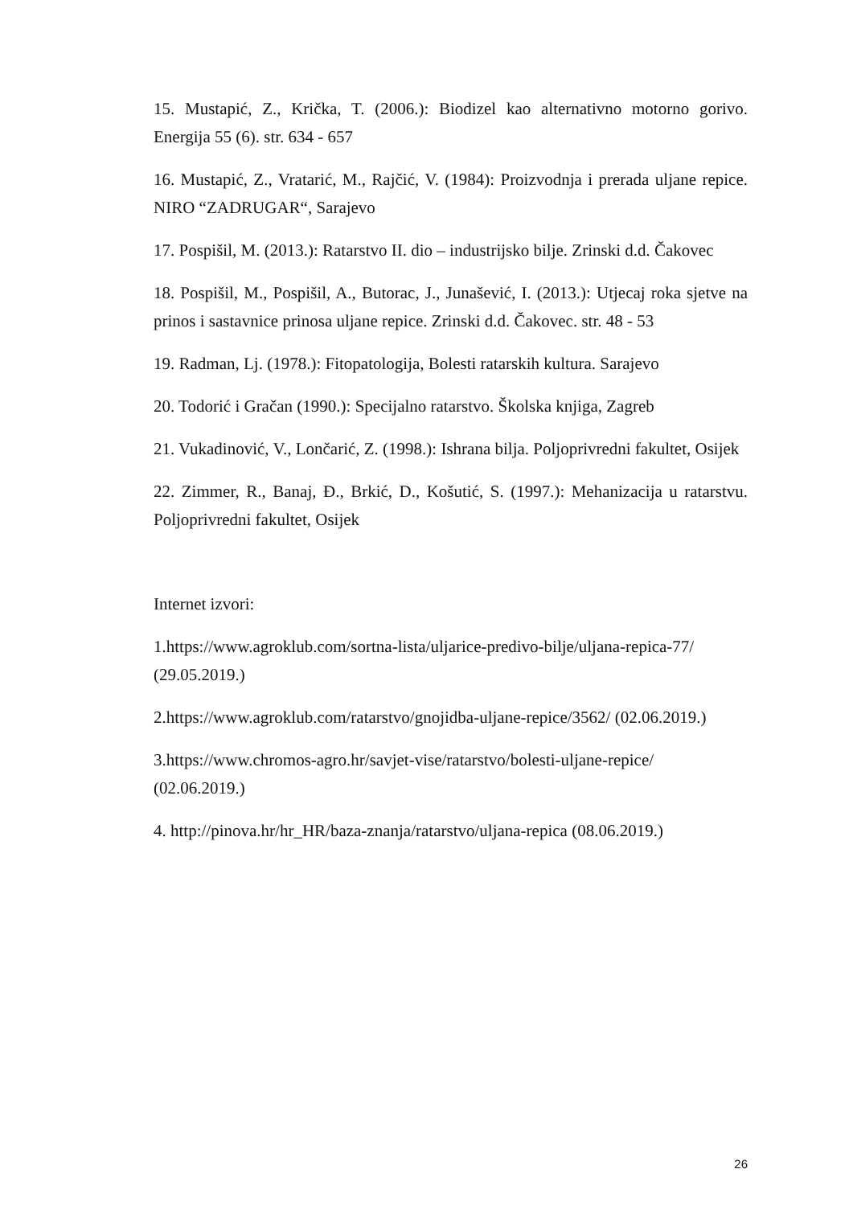15. Mustapić, Z., Krička, T. (2006.): Biodizel kao alternativno motorno gorivo. Energija 55 (6). str. 634 - 657
16. Mustapić, Z., Vratarić, M., Rajčić, V. (1984): Proizvodnja i prerada uljane repice. NIRO “ZADRUGAR“, Sarajevo
17. Pospišil, M. (2013.): Ratarstvo II. dio – industrijsko bilje. Zrinski d.d. Čakovec
18. Pospišil, M., Pospišil, A., Butorac, J., Junašević, I. (2013.): Utjecaj roka sjetve na prinos i sastavnice prinosa uljane repice. Zrinski d.d. Čakovec. str. 48 - 53
19. Radman, Lj. (1978.): Fitopatologija, Bolesti ratarskih kultura. Sarajevo
20. Todorić i Gračan (1990.): Specijalno ratarstvo. Školska knjiga, Zagreb
21. Vukadinović, V., Lončarić, Z. (1998.): Ishrana bilja. Poljoprivredni fakultet, Osijek
22. Zimmer, R., Banaj, Đ., Brkić, D., Košutić, S. (1997.): Mehanizacija u ratarstvu. Poljoprivredni fakultet, Osijek
Internet izvori:
1.https://www.agroklub.com/sortna-lista/uljarice-predivo-bilje/uljana-repica-77/
(29.05.2019.)
2.https://www.agroklub.com/ratarstvo/gnojidba-uljane-repice/3562/ (02.06.2019.)
3.https://www.chromos-agro.hr/savjet-vise/ratarstvo/bolesti-uljane-repice/
(02.06.2019.)
4. http://pinova.hr/hr_HR/baza-znanja/ratarstvo/uljana-repica (08.06.2019.)
26